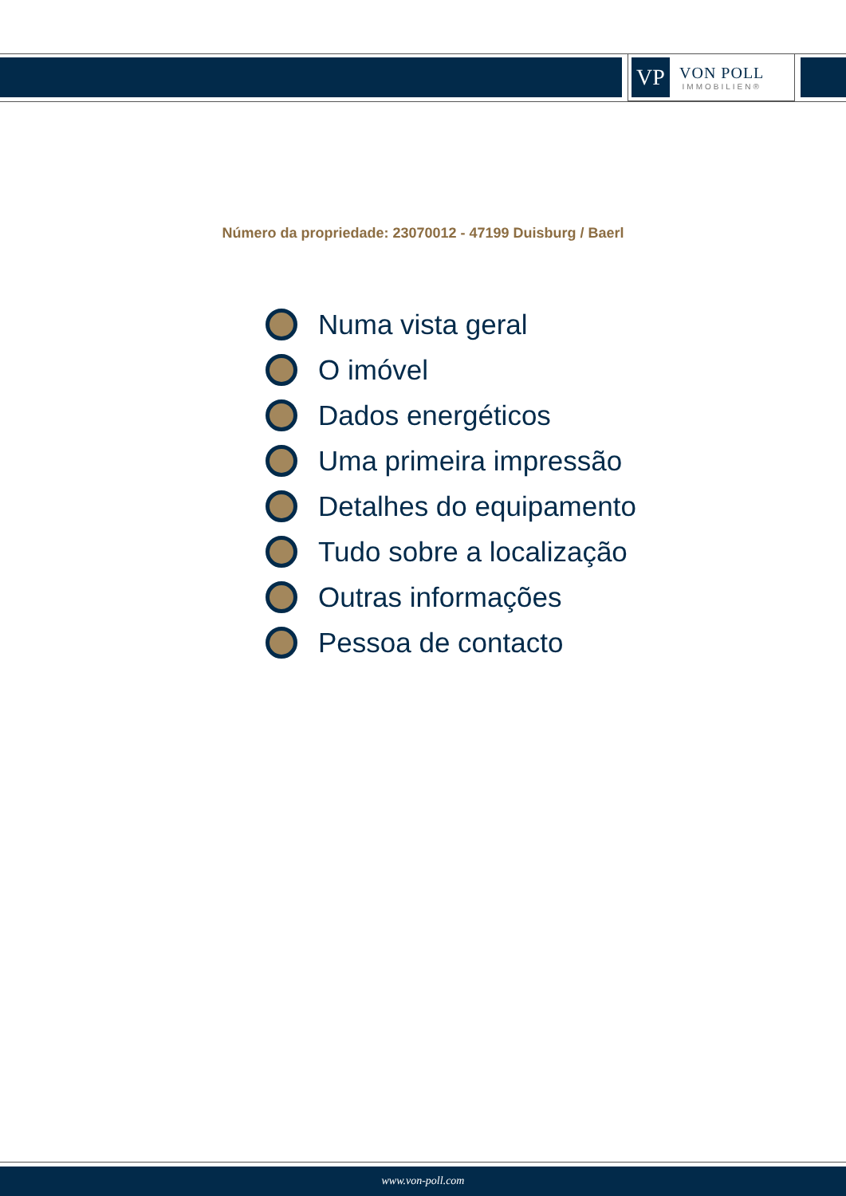VP
VON POLL
IMMOBILIEN®
Número da propriedade: 23070012 - 47199 Duisburg / Baerl
Numa vista geral
O imóvel
Dados energéticos
Uma primeira impressão
Detalhes do equipamento
Tudo sobre a localização
Outras informações
Pessoa de contacto
www.von-poll.com